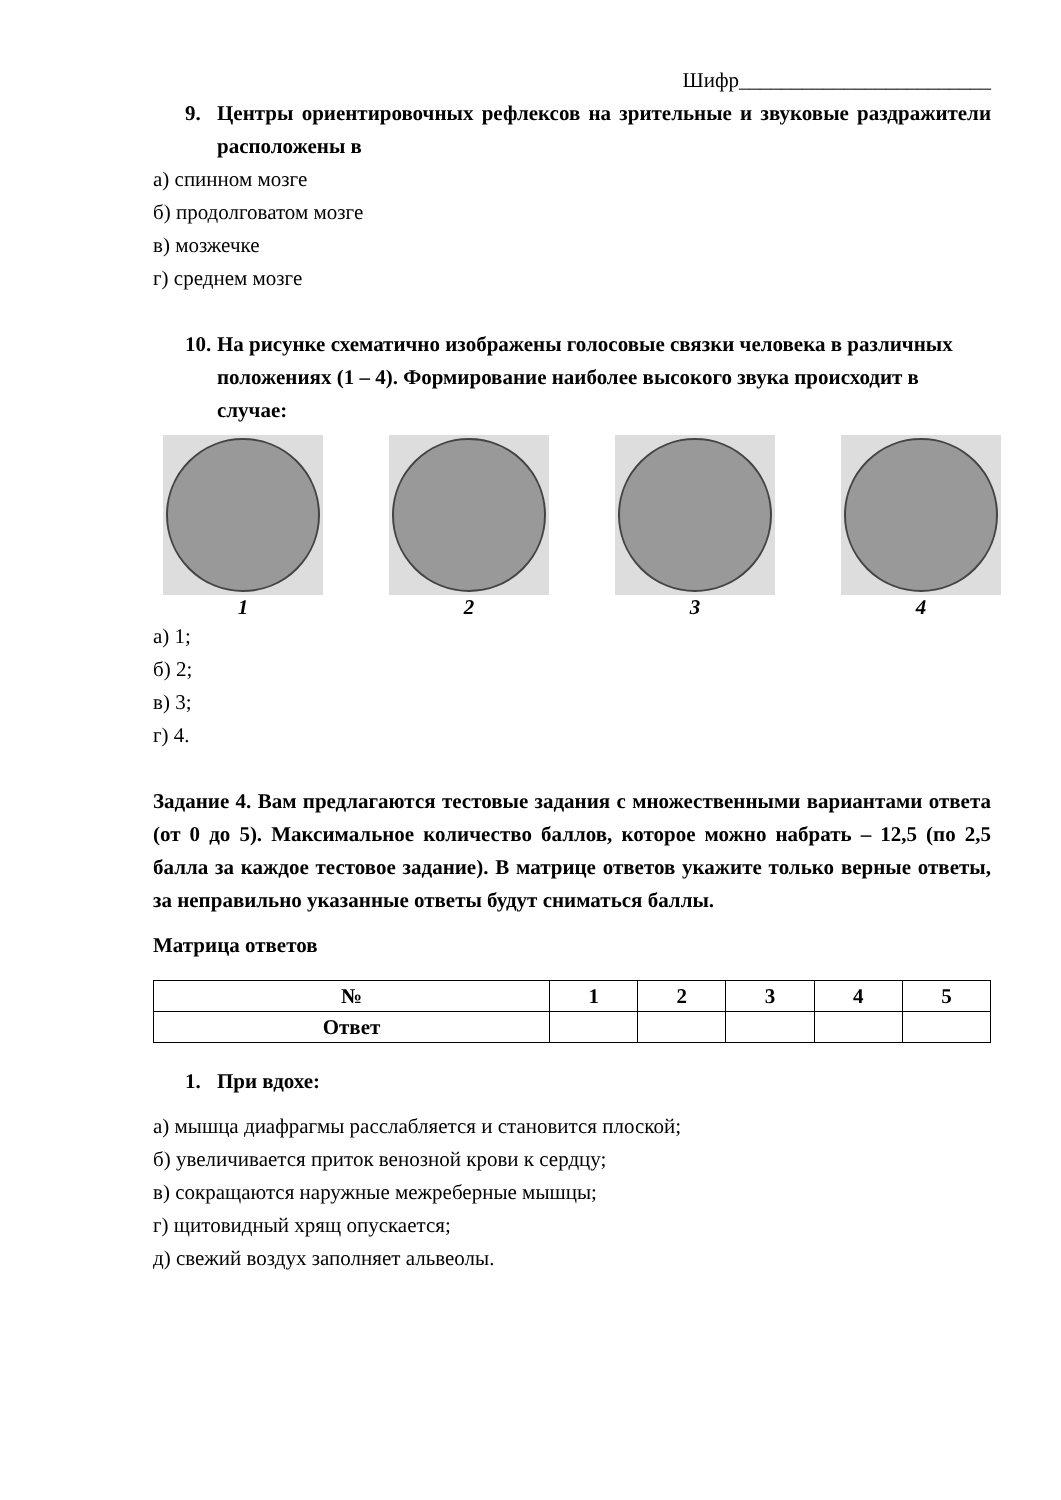Шифр________________________
9. Центры ориентировочных рефлексов на зрительные и звуковые раздражители расположены в
а) спинном мозге
б) продолговатом мозге
в) мозжечке
г) среднем мозге
10. На рисунке схематично изображены голосовые связки человека в различных положениях (1 – 4). Формирование наиболее высокого звука происходит в случае:
1 2 3 4
а) 1;
б) 2;
в) 3;
г) 4.
Задание 4. Вам предлагаются тестовые задания с множественными вариантами ответа (от 0 до 5). Максимальное количество баллов, которое можно набрать – 12,5 (по 2,5 балла за каждое тестовое задание). В матрице ответов укажите только верные ответы, за неправильно указанные ответы будут сниматься баллы.
Матрица ответов
| № | 1 | 2 | 3 | 4 | 5 |
| --- | --- | --- | --- | --- | --- |
| Ответ | | | | | |
1. При вдохе:
а) мышца диафрагмы расслабляется и становится плоской;
б) увеличивается приток венозной крови к сердцу;
в) сокращаются наружные межреберные мышцы;
г) щитовидный хрящ опускается;
д) свежий воздух заполняет альвеолы.